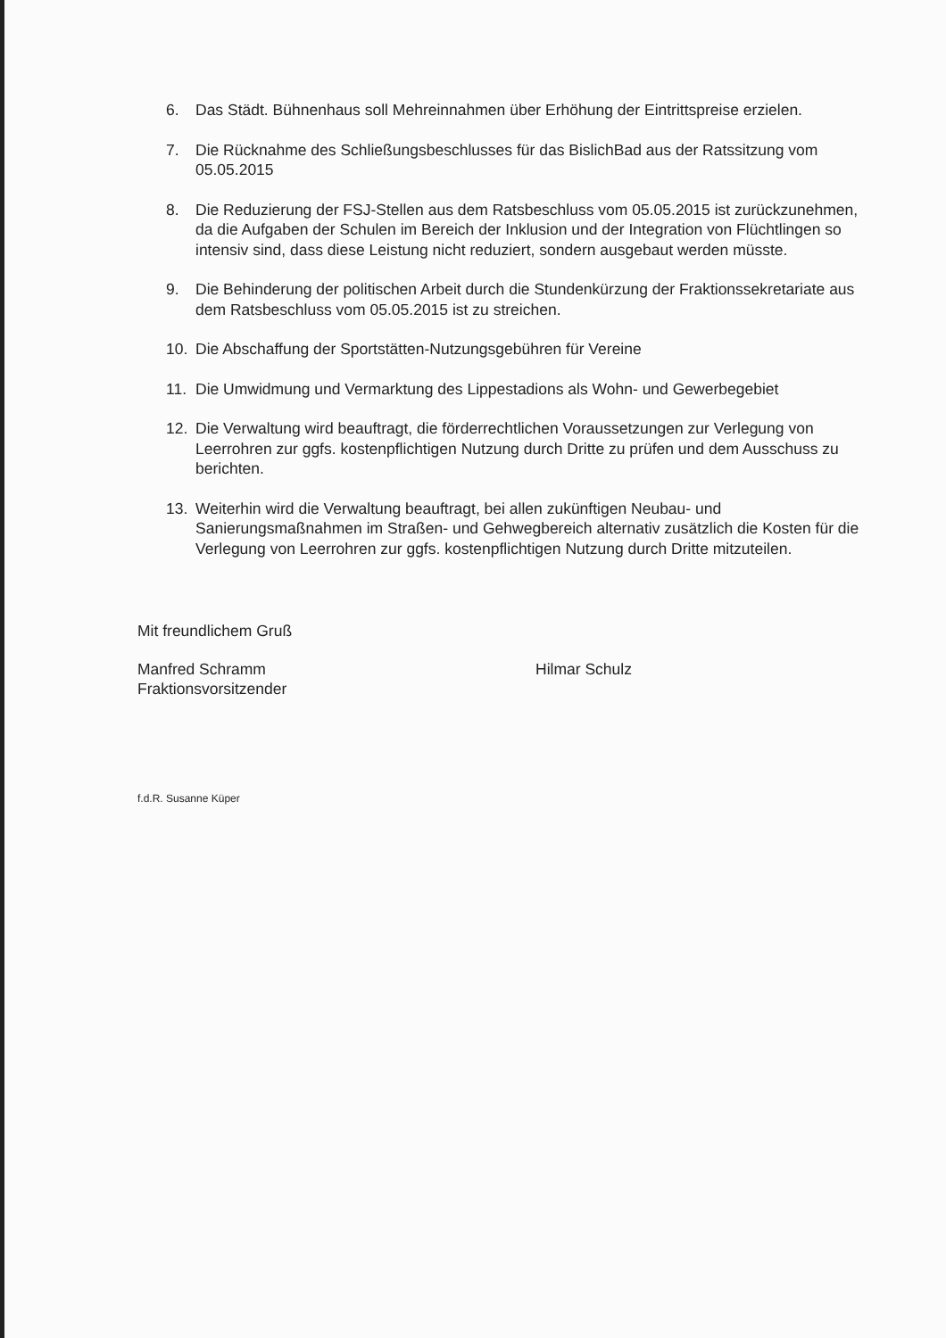6. Das Städt. Bühnenhaus soll Mehreinnahmen über Erhöhung der Eintrittspreise erzielen.
7. Die Rücknahme des Schließungsbeschlusses für das BislichBad aus der Ratssitzung vom 05.05.2015
8. Die Reduzierung der FSJ-Stellen aus dem Ratsbeschluss vom 05.05.2015 ist zurückzunehmen, da die Aufgaben der Schulen im Bereich der Inklusion und der Integration von Flüchtlingen so intensiv sind, dass diese Leistung nicht reduziert, sondern ausgebaut werden müsste.
9. Die Behinderung der politischen Arbeit durch die Stundenkürzung der Fraktionssekretariate aus dem Ratsbeschluss vom 05.05.2015 ist zu streichen.
10. Die Abschaffung der Sportstätten-Nutzungsgebühren für Vereine
11. Die Umwidmung und Vermarktung des Lippestadions als Wohn- und Gewerbegebiet
12. Die Verwaltung wird beauftragt, die förderrechtlichen Voraussetzungen zur Verlegung von Leerrohren zur ggfs. kostenpflichtigen Nutzung durch Dritte zu prüfen und dem Ausschuss zu berichten.
13. Weiterhin wird die Verwaltung beauftragt, bei allen zukünftigen Neubau- und Sanierungsmaßnahmen im Straßen- und Gehwegbereich alternativ zusätzlich die Kosten für die Verlegung von Leerrohren zur ggfs. kostenpflichtigen Nutzung durch Dritte mitzuteilen.
Mit freundlichem Gruß
Manfred Schramm
Fraktionsvorsitzender
Hilmar Schulz
f.d.R. Susanne Küper